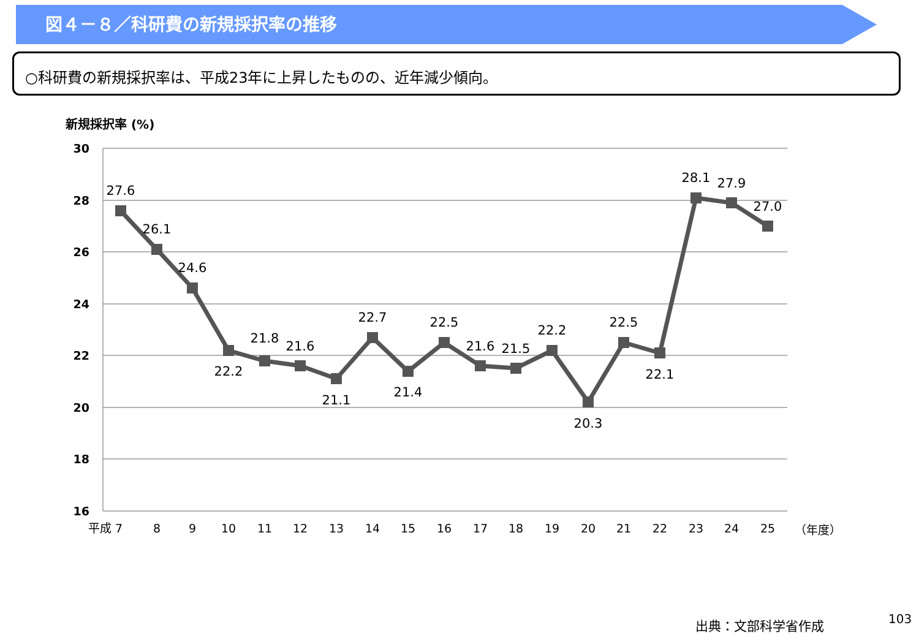図４－８／科研費の新規採択率の推移
○科研費の新規採択率は、平成23年に上昇したものの、近年減少傾向。
新規採択率 (%)
30
28
26
24
22
20
18
16
27.6
26.1
24.6
22.2
21.8
21.6
21.1
22.7
21.4
22.5
21.6
21.5
22.2
20.3
22.5
22.1
28.1
27.9
27.0
平成 7
8
9
10
11
12
13
14
15
16
17
18
19
20
21
22
23
24
25
（年度）
出典：文部科学省作成 103